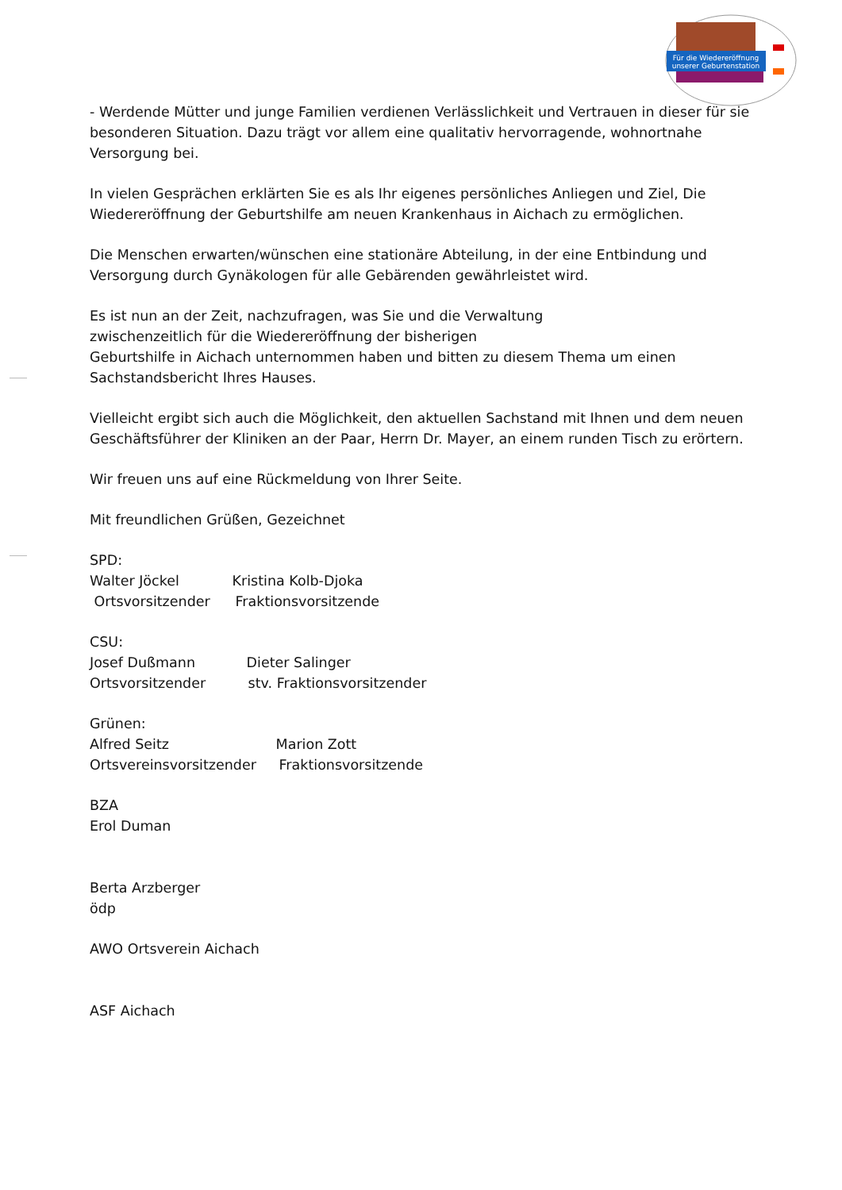Für die Wiedereröffnung
unserer Geburtenstation
- Werdende Mütter und junge Familien verdienen Verlässlichkeit und Vertrauen in dieser für sie besonderen Situation. Dazu trägt vor allem eine qualitativ hervorragende, wohnortnahe Versorgung bei.
In vielen Gesprächen erklärten Sie es als Ihr eigenes persönliches Anliegen und Ziel, Die Wiedereröffnung der Geburtshilfe am neuen Krankenhaus in Aichach zu ermöglichen.
Die Menschen erwarten/wünschen eine stationäre Abteilung, in der eine Entbindung und Versorgung durch Gynäkologen für alle Gebärenden gewährleistet wird.
Es ist nun an der Zeit, nachzufragen, was Sie und die Verwaltung
zwischenzeitlich für die Wiedereröffnung der bisherigen
Geburtshilfe in Aichach unternommen haben und bitten zu diesem Thema um einen Sachstandsbericht Ihres Hauses.
Vielleicht ergibt sich auch die Möglichkeit, den aktuellen Sachstand mit Ihnen und dem neuen Geschäftsführer der Kliniken an der Paar, Herrn Dr. Mayer, an einem runden Tisch zu erörtern.
Wir freuen uns auf eine Rückmeldung von Ihrer Seite.
Mit freundlichen Grüßen, Gezeichnet
SPD:
Walter Jöckel Kristina Kolb-Djoka
Ortsvorsitzender Fraktionsvorsitzende
CSU:
Josef Dußmann Dieter Salinger
Ortsvorsitzender stv. Fraktionsvorsitzender
Grünen:
Alfred Seitz Marion Zott
Ortsvereinsvorsitzender Fraktionsvorsitzende
BZA
Erol Duman
Berta Arzberger
ödp
AWO Ortsverein Aichach
ASF Aichach